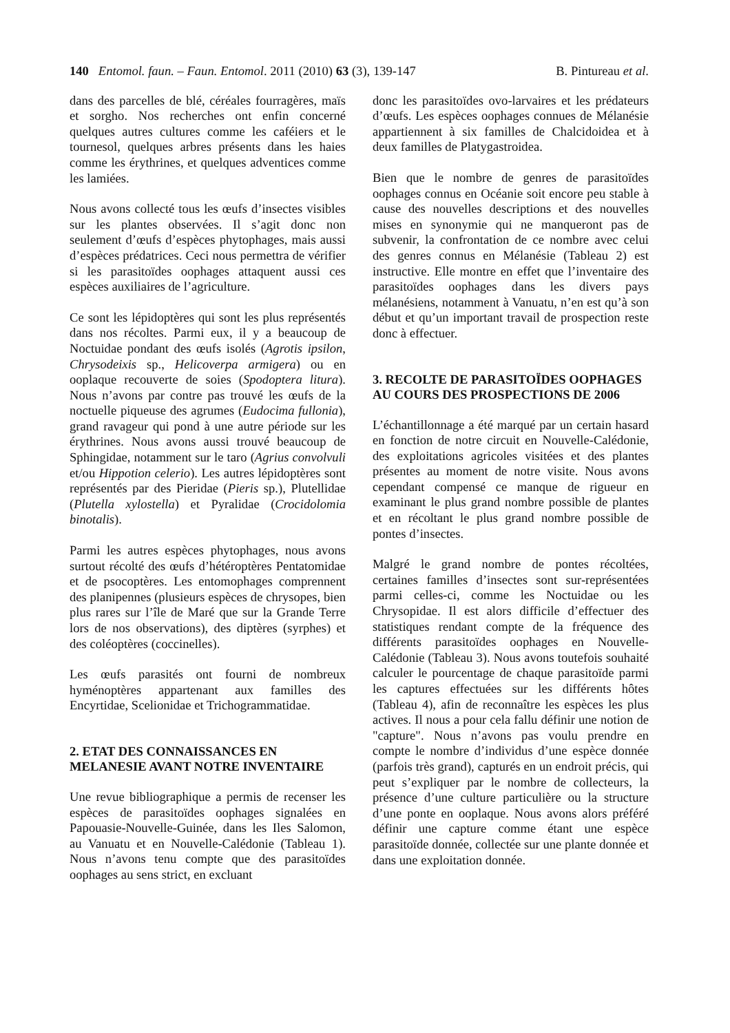140 Entomol. faun. – Faun. Entomol. 2011 (2010) 63 (3), 139-147 B. Pintureau et al.
dans des parcelles de blé, céréales fourragères, maïs et sorgho. Nos recherches ont enfin concerné quelques autres cultures comme les caféiers et le tournesol, quelques arbres présents dans les haies comme les érythrines, et quelques adventices comme les lamiées.
Nous avons collecté tous les œufs d’insectes visibles sur les plantes observées. Il s’agit donc non seulement d’œufs d’espèces phytophages, mais aussi d’espèces prédatrices. Ceci nous permettra de vérifier si les parasitoïdes oophages attaquent aussi ces espèces auxiliaires de l’agriculture.
Ce sont les lépidoptères qui sont les plus représentés dans nos récoltes. Parmi eux, il y a beaucoup de Noctuidae pondant des œufs isolés (Agrotis ipsilon, Chrysodeixis sp., Helicoverpa armigera) ou en ooplaque recouverte de soies (Spodoptera litura). Nous n’avons par contre pas trouvé les œufs de la noctuelle piqueuse des agrumes (Eudocima fullonia), grand ravageur qui pond à une autre période sur les érythrines. Nous avons aussi trouvé beaucoup de Sphingidae, notamment sur le taro (Agrius convolvuli et/ou Hippotion celerio). Les autres lépidoptères sont représentés par des Pieridae (Pieris sp.), Plutellidae (Plutella xylostella) et Pyralidae (Crocidolomia binotalis).
Parmi les autres espèces phytophages, nous avons surtout récolté des œufs d’hétéroptères Pentatomidae et de psocoptères. Les entomophages comprennent des planipennes (plusieurs espèces de chrysopes, bien plus rares sur l’île de Maré que sur la Grande Terre lors de nos observations), des diptères (syrphes) et des coléoptères (coccinelles).
Les œufs parasités ont fourni de nombreux hyménoptères appartenant aux familles des Encyrtidae, Scelionidae et Trichogrammatidae.
2. ETAT DES CONNAISSANCES EN MELANESIE AVANT NOTRE INVENTAIRE
Une revue bibliographique a permis de recenser les espèces de parasitoïdes oophages signalées en Papouasie-Nouvelle-Guinée, dans les Iles Salomon, au Vanuatu et en Nouvelle-Calédonie (Tableau 1). Nous n’avons tenu compte que des parasitoïdes oophages au sens strict, en excluant
donc les parasitoïdes ovo-larvaires et les prédateurs d’œufs. Les espèces oophages connues de Mélanésie appartiennent à six familles de Chalcidoidea et à deux familles de Platygastroidea.
Bien que le nombre de genres de parasitoïdes oophages connus en Océanie soit encore peu stable à cause des nouvelles descriptions et des nouvelles mises en synonymie qui ne manqueront pas de subvenir, la confrontation de ce nombre avec celui des genres connus en Mélanésie (Tableau 2) est instructive. Elle montre en effet que l’inventaire des parasitoïdes oophages dans les divers pays mélanésiens, notamment à Vanuatu, n’en est qu’à son début et qu’un important travail de prospection reste donc à effectuer.
3. RECOLTE DE PARASITOÏDES OOPHAGES AU COURS DES PROSPECTIONS DE 2006
L’échantillonnage a été marqué par un certain hasard en fonction de notre circuit en Nouvelle-Calédonie, des exploitations agricoles visitées et des plantes présentes au moment de notre visite. Nous avons cependant compensé ce manque de rigueur en examinant le plus grand nombre possible de plantes et en récoltant le plus grand nombre possible de pontes d’insectes.
Malgré le grand nombre de pontes récoltées, certaines familles d’insectes sont sur-représentées parmi celles-ci, comme les Noctuidae ou les Chrysopidae. Il est alors difficile d’effectuer des statistiques rendant compte de la fréquence des différents parasitoïdes oophages en Nouvelle-Calédonie (Tableau 3). Nous avons toutefois souhaité calculer le pourcentage de chaque parasitoïde parmi les captures effectuées sur les différents hôtes (Tableau 4), afin de reconnaître les espèces les plus actives. Il nous a pour cela fallu définir une notion de "capture". Nous n’avons pas voulu prendre en compte le nombre d’individus d’une espèce donnée (parfois très grand), capturés en un endroit précis, qui peut s’expliquer par le nombre de collecteurs, la présence d’une culture particulière ou la structure d’une ponte en ooplaque. Nous avons alors préféré définir une capture comme étant une espèce parasitoïde donnée, collectée sur une plante donnée et dans une exploitation donnée.